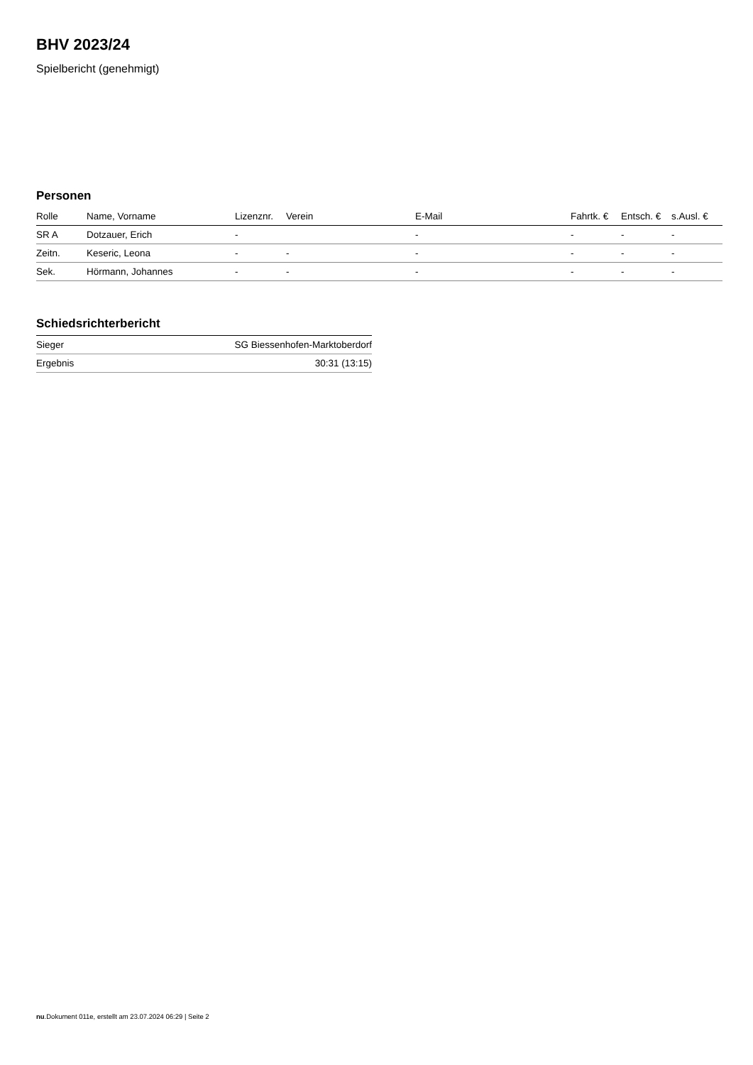BHV 2023/24
Spielbericht (genehmigt)
Personen
| Rolle | Name, Vorname | Lizenznr. | Verein | E-Mail | Fahrtk. € | Entsch. € | s.Ausl. € |
| --- | --- | --- | --- | --- | --- | --- | --- |
| SR A | Dotzauer, Erich | - | | - | - | - | - |
| Zeitn. | Keseric, Leona | - | - | - | - | - | - |
| Sek. | Hörmann, Johannes | - | - | - | - | - | - |
Schiedsrichterbericht
| Sieger | SG Biessenhofen-Marktoberdorf |
| Ergebnis | 30:31 (13:15) |
nu.Dokument 011e, erstellt am 23.07.2024 06:29 | Seite 2